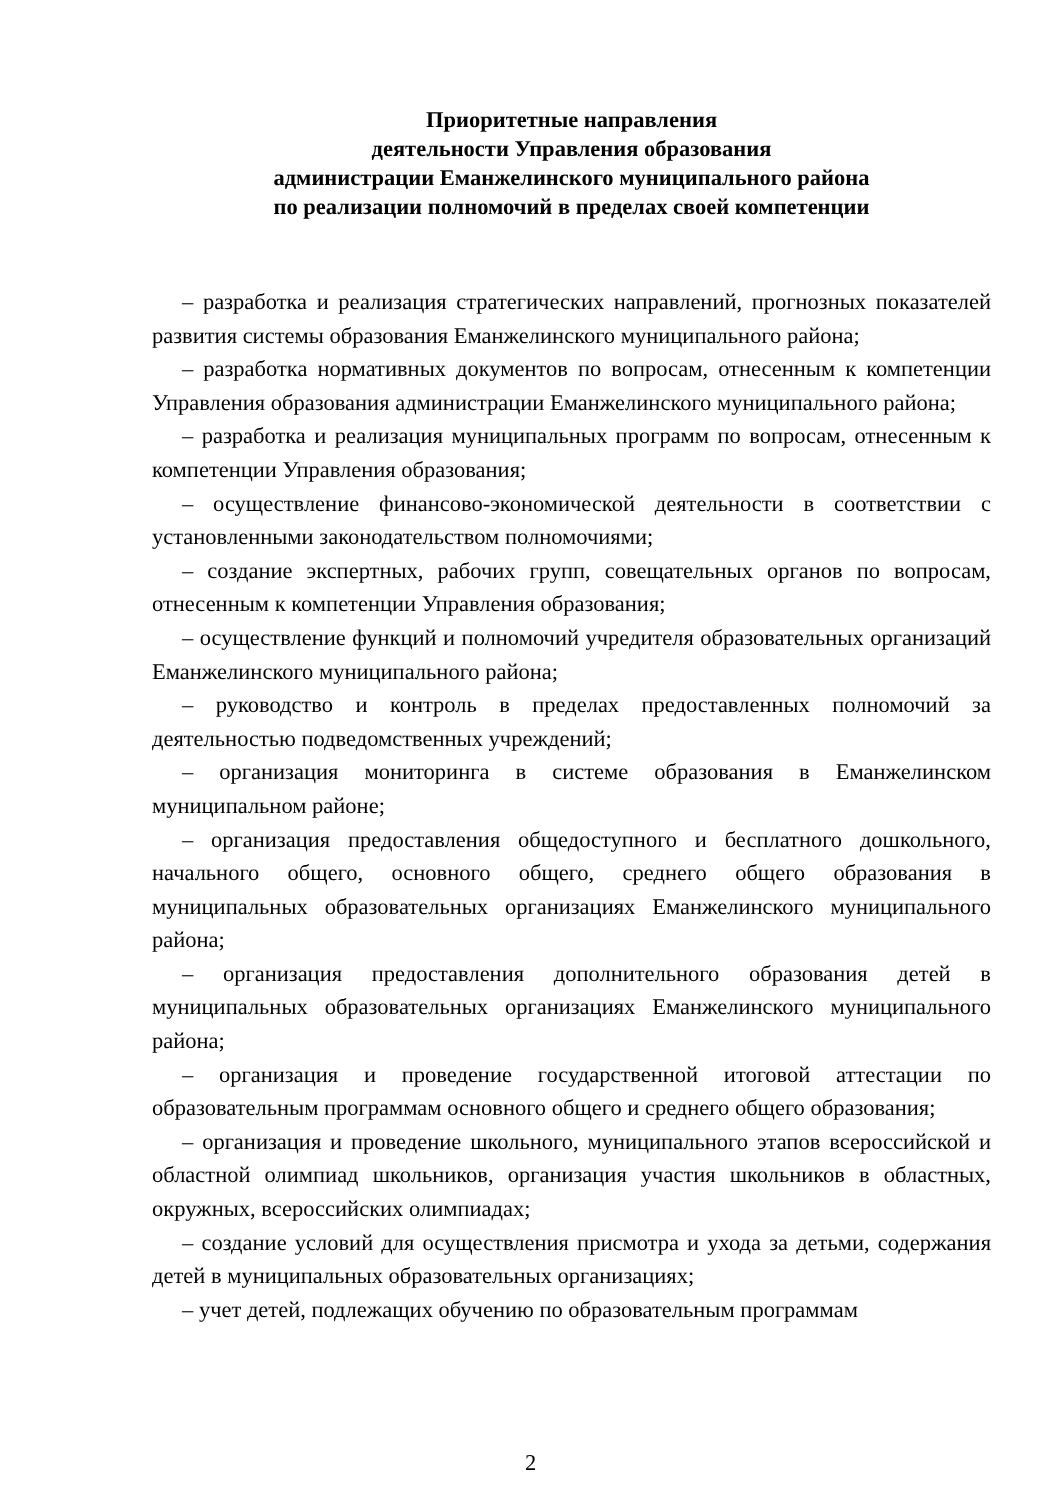Приоритетные направления
деятельности Управления образования
администрации Еманжелинского муниципального района
по реализации полномочий в пределах своей компетенции
– разработка и реализация стратегических направлений, прогнозных показателей развития системы образования Еманжелинского муниципального района;
– разработка нормативных документов по вопросам, отнесенным к компетенции Управления образования администрации Еманжелинского муниципального района;
– разработка и реализация муниципальных программ по вопросам, отнесенным к компетенции Управления образования;
– осуществление финансово-экономической деятельности в соответствии с установленными законодательством полномочиями;
– создание экспертных, рабочих групп, совещательных органов по вопросам, отнесенным к компетенции Управления образования;
– осуществление функций и полномочий учредителя образовательных организаций Еманжелинского муниципального района;
– руководство и контроль в пределах предоставленных полномочий за деятельностью подведомственных учреждений;
– организация мониторинга в системе образования в Еманжелинском муниципальном районе;
– организация предоставления общедоступного и бесплатного дошкольного, начального общего, основного общего, среднего общего образования в муниципальных образовательных организациях Еманжелинского муниципального района;
– организация предоставления дополнительного образования детей в муниципальных образовательных организациях Еманжелинского муниципального района;
– организация и проведение государственной итоговой аттестации по образовательным программам основного общего и среднего общего образования;
– организация и проведение школьного, муниципального этапов всероссийской и областной олимпиад школьников, организация участия школьников в областных, окружных, всероссийских олимпиадах;
– создание условий для осуществления присмотра и ухода за детьми, содержания детей в муниципальных образовательных организациях;
– учет детей, подлежащих обучению по образовательным программам
2